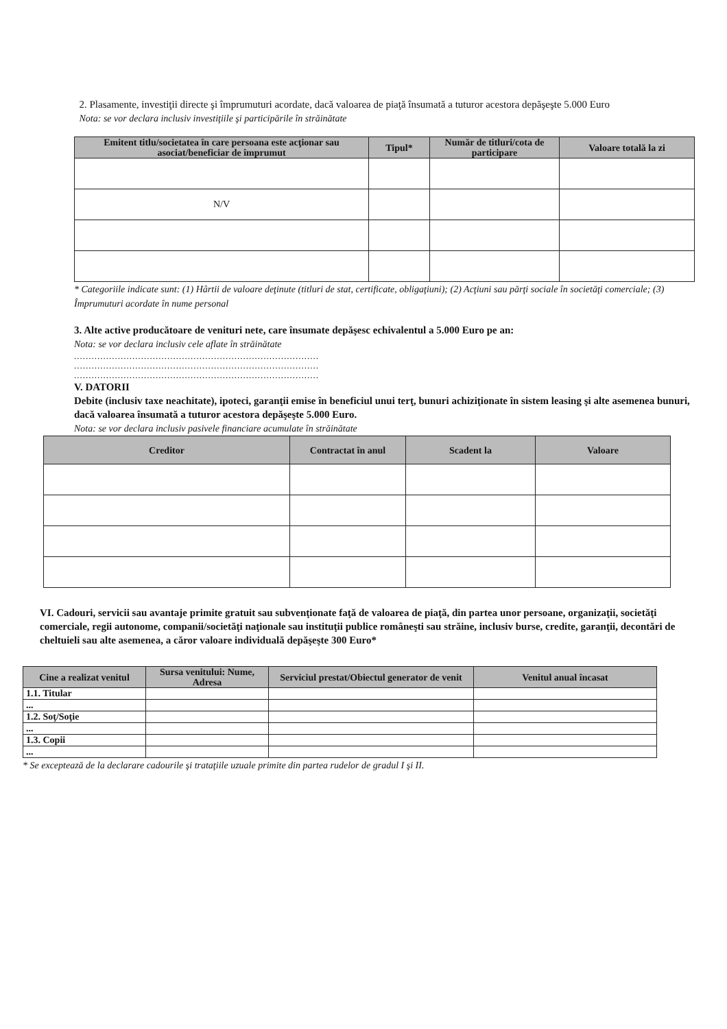2. Plasamente, investiţii directe şi împrumuturi acordate, dacă valoarea de piaţă însumată a tuturor acestora depăşeşte 5.000 Euro
Nota: se vor declara inclusiv investiţiile şi participările în străinătate
| Emitent titlu/societatea în care persoana este acţionar sau asociat/beneficiar de împrumut | Tipul* | Număr de titluri/cota de participare | Valoare totală la zi |
| --- | --- | --- | --- |
| N/V | | | |
* Categoriile indicate sunt: (1) Hârtii de valoare deţinute (titluri de stat, certificate, obligaţiuni); (2) Acţiuni sau părţi sociale în societăţi comerciale; (3) Împrumuturi acordate în nume personal
3. Alte active producătoare de venituri nete, care însumate depăşesc echivalentul a 5.000 Euro pe an:
Nota: se vor declara inclusiv cele aflate în străinătate
....................................................................................
....................................................................................
....................................................................................
V. DATORII
Debite (inclusiv taxe neachitate), ipoteci, garanţii emise în beneficiul unui terţ, bunuri achiziţionate în sistem leasing şi alte asemenea bunuri, dacă valoarea însumată a tuturor acestora depăşeşte 5.000 Euro.
Nota: se vor declara inclusiv pasivele financiare acumulate în străinătate
| Creditor | Contractat în anul | Scadent la | Valoare |
| --- | --- | --- | --- |
VI. Cadouri, servicii sau avantaje primite gratuit sau subvenţionate faţă de valoarea de piaţă, din partea unor persoane, organizaţii, societăţi comerciale, regii autonome, companii/societăţi naţionale sau instituţii publice româneşti sau străine, inclusiv burse, credite, garanţii, decontări de cheltuieli sau alte asemenea, a căror valoare individuală depăşeşte 300 Euro*
| Cine a realizat venitul | Sursa venitului: Nume, Adresa | Serviciul prestat/Obiectul generator de venit | Venitul anual încasat |
| --- | --- | --- | --- |
| 1.1. Titular | | | |
| ... | | | |
| 1.2. Soţ/Soţie | | | |
| ... | | | |
| 1.3. Copii | | | |
| ... | | | |
* Se exceptează de la declarare cadourile şi trataţiile uzuale primite din partea rudelor de gradul I şi II.